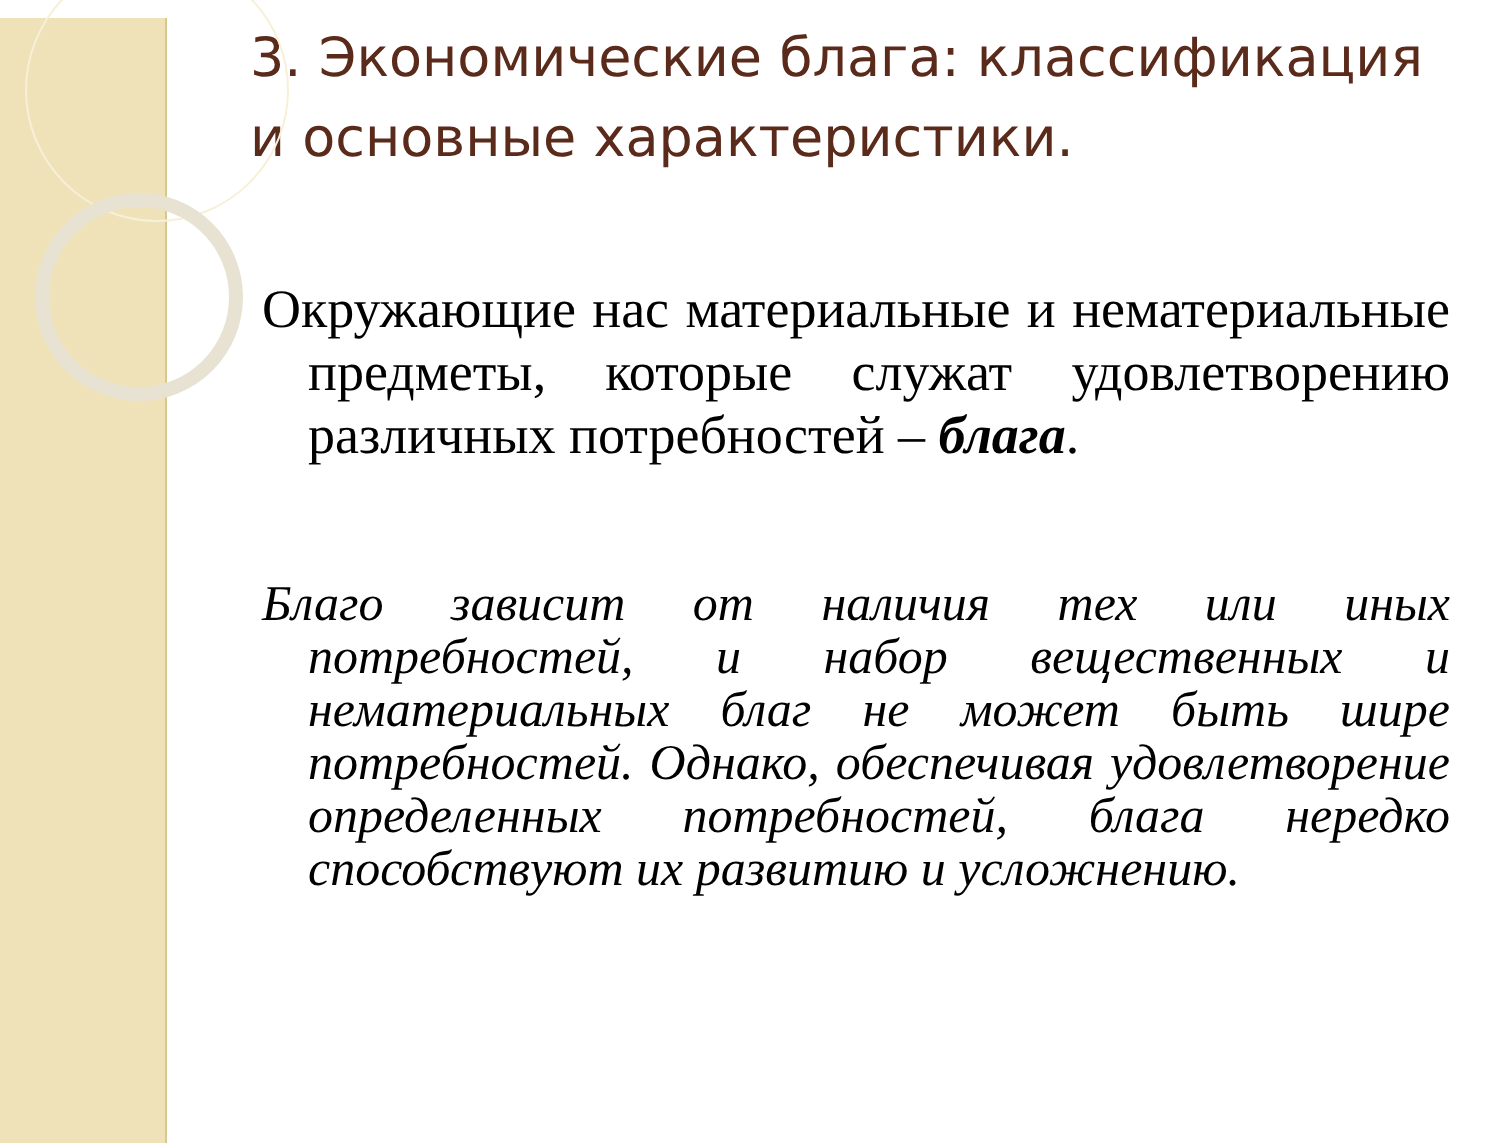3. Экономические блага: классификация и основные характеристики.
Окружающие нас материальные и нематериальные предметы, которые служат удовлетворению различных потребностей – блага.
Благо зависит от наличия тех или иных потребностей, и набор вещественных и нематериальных благ не может быть шире потребностей. Однако, обеспечивая удовлетворение определенных потребностей, блага нередко способствуют их развитию и усложнению.